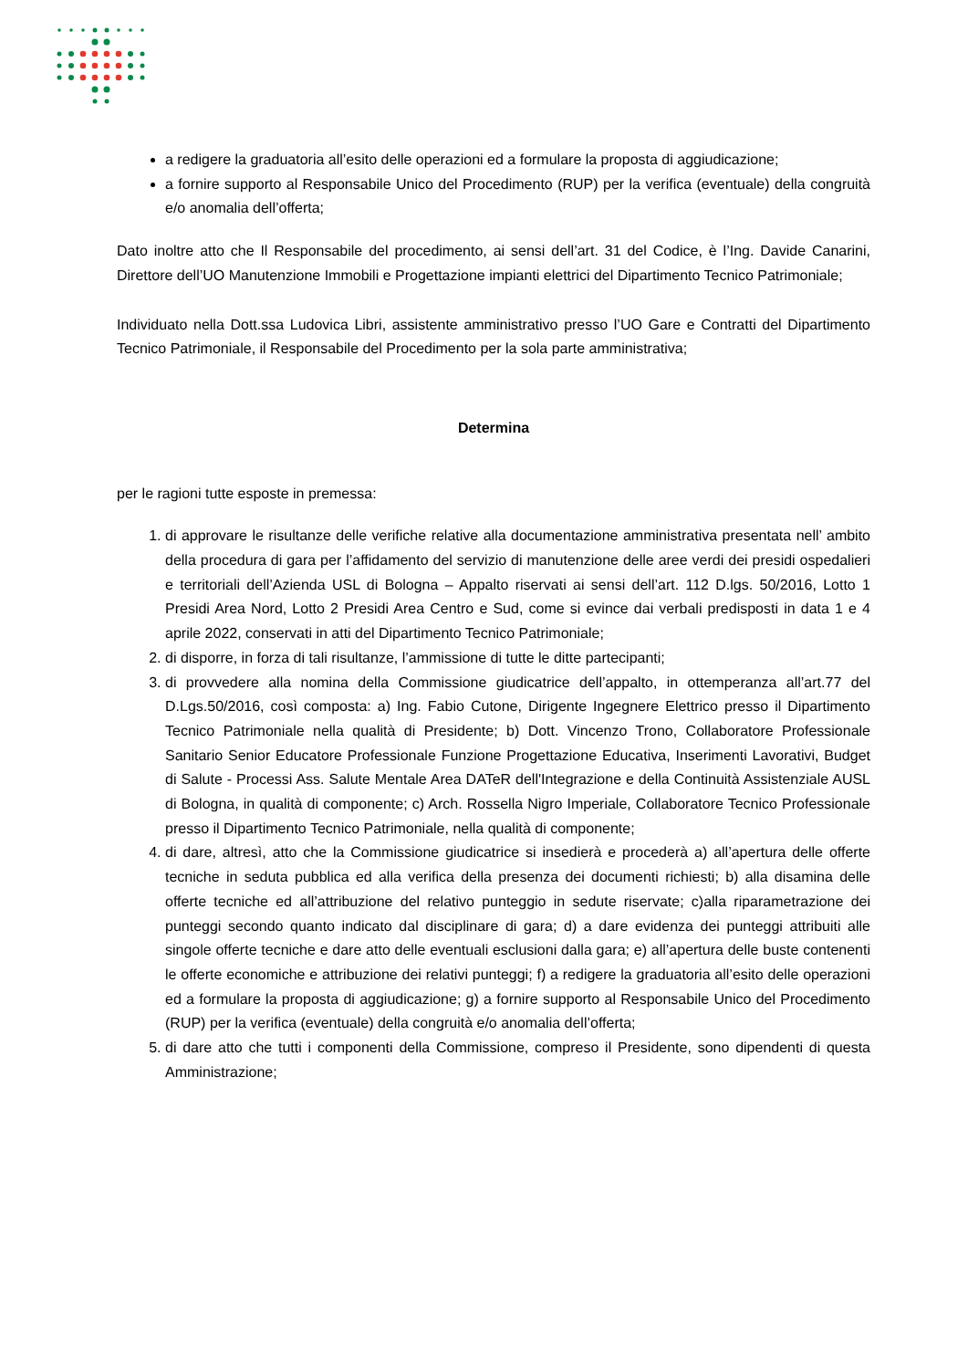a redigere la graduatoria all’esito delle operazioni ed a formulare la proposta di aggiudicazione;
a fornire supporto al Responsabile Unico del Procedimento (RUP) per la verifica (eventuale) della congruità e/o anomalia dell’offerta;
Dato inoltre atto che Il Responsabile del procedimento, ai sensi dell’art. 31 del Codice, è l’Ing. Davide Canarini, Direttore dell’UO Manutenzione Immobili e Progettazione impianti elettrici del Dipartimento Tecnico Patrimoniale;
Individuato nella Dott.ssa Ludovica Libri, assistente amministrativo presso l’UO Gare e Contratti del Dipartimento Tecnico Patrimoniale, il Responsabile del Procedimento per la sola parte amministrativa;
Determina
per le ragioni tutte esposte in premessa:
1. di approvare le risultanze delle verifiche relative alla documentazione amministrativa presentata nell’ ambito della procedura di gara per l’affidamento del servizio di manutenzione delle aree verdi dei presidi ospedalieri e territoriali dell’Azienda USL di Bologna – Appalto riservati ai sensi dell’art. 112 D.lgs. 50/2016, Lotto 1 Presidi Area Nord, Lotto 2 Presidi Area Centro e Sud, come si evince dai verbali predisposti in data 1 e 4 aprile 2022, conservati in atti del Dipartimento Tecnico Patrimoniale;
2. di disporre, in forza di tali risultanze, l’ammissione di tutte le ditte partecipanti;
3. di provvedere alla nomina della Commissione giudicatrice dell’appalto, in ottemperanza all’art.77 del D.Lgs.50/2016, così composta: a) Ing. Fabio Cutone, Dirigente Ingegnere Elettrico presso il Dipartimento Tecnico Patrimoniale nella qualità di Presidente; b) Dott. Vincenzo Trono, Collaboratore Professionale Sanitario Senior Educatore Professionale Funzione Progettazione Educativa, Inserimenti Lavorativi, Budget di Salute - Processi Ass. Salute Mentale Area DATeR dell'Integrazione e della Continuità Assistenziale AUSL di Bologna, in qualità di componente; c) Arch. Rossella Nigro Imperiale, Collaboratore Tecnico Professionale presso il Dipartimento Tecnico Patrimoniale, nella qualità di componente;
4. di dare, altresì, atto che la Commissione giudicatrice si insedierà e procederà a) all’apertura delle offerte tecniche in seduta pubblica ed alla verifica della presenza dei documenti richiesti; b) alla disamina delle offerte tecniche ed all’attribuzione del relativo punteggio in sedute riservate; c)alla riparametrazione dei punteggi secondo quanto indicato dal disciplinare di gara; d) a dare evidenza dei punteggi attribuiti alle singole offerte tecniche e dare atto delle eventuali esclusioni dalla gara; e) all’apertura delle buste contenenti le offerte economiche e attribuzione dei relativi punteggi; f) a redigere la graduatoria all’esito delle operazioni ed a formulare la proposta di aggiudicazione; g) a fornire supporto al Responsabile Unico del Procedimento (RUP) per la verifica (eventuale) della congruità e/o anomalia dell’offerta;
5. di dare atto che tutti i componenti della Commissione, compreso il Presidente, sono dipendenti di questa Amministrazione;